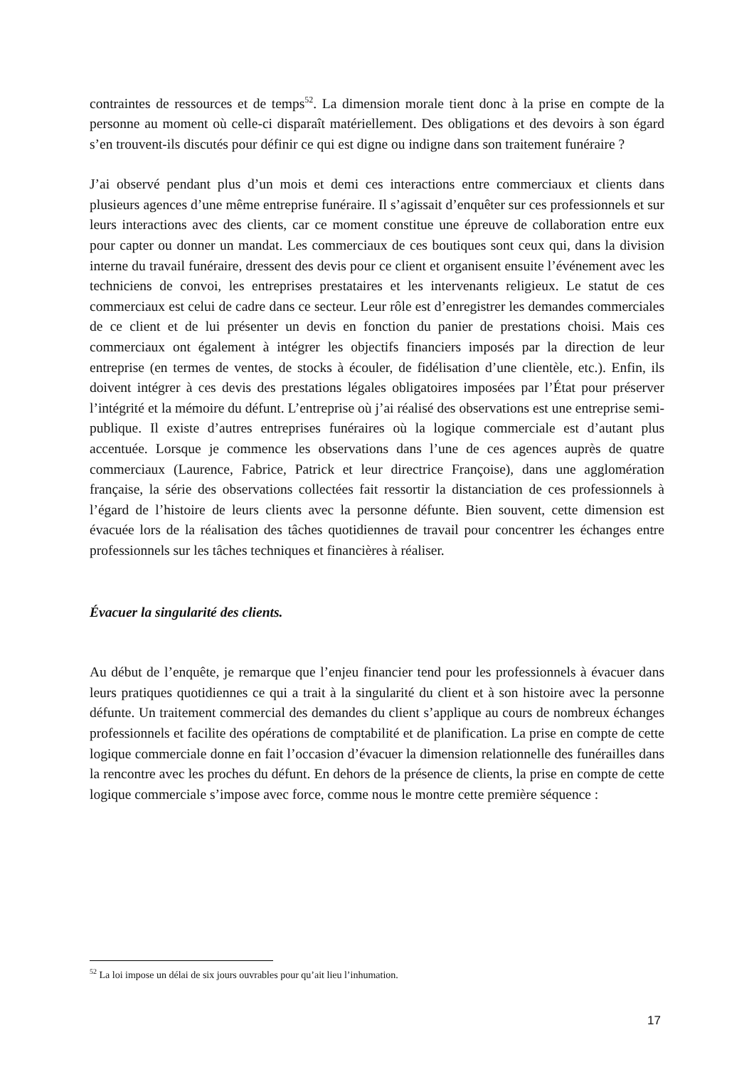contraintes de ressources et de temps<sup>52</sup>. La dimension morale tient donc à la prise en compte de la personne au moment où celle-ci disparaît matériellement. Des obligations et des devoirs à son égard s’en trouvent-ils discutés pour définir ce qui est digne ou indigne dans son traitement funéraire ?
J’ai observé pendant plus d’un mois et demi ces interactions entre commerciaux et clients dans plusieurs agences d’une même entreprise funéraire. Il s’agissait d’enquêter sur ces professionnels et sur leurs interactions avec des clients, car ce moment constitue une épreuve de collaboration entre eux pour capter ou donner un mandat. Les commerciaux de ces boutiques sont ceux qui, dans la division interne du travail funéraire, dressent des devis pour ce client et organisent ensuite l’événement avec les techniciens de convoi, les entreprises prestataires et les intervenants religieux. Le statut de ces commerciaux est celui de cadre dans ce secteur. Leur rôle est d’enregistrer les demandes commerciales de ce client et de lui présenter un devis en fonction du panier de prestations choisi. Mais ces commerciaux ont également à intégrer les objectifs financiers imposés par la direction de leur entreprise (en termes de ventes, de stocks à écouler, de fidélisation d’une clientèle, etc.). Enfin, ils doivent intégrer à ces devis des prestations légales obligatoires imposées par l’État pour préserver l’intégrité et la mémoire du défunt. L’entreprise où j’ai réalisé des observations est une entreprise semi-publique. Il existe d’autres entreprises funéraires où la logique commerciale est d’autant plus accentuée. Lorsque je commence les observations dans l’une de ces agences auprès de quatre commerciaux (Laurence, Fabrice, Patrick et leur directrice Françoise), dans une agglomération française, la série des observations collectées fait ressortir la distanciation de ces professionnels à l’égard de l’histoire de leurs clients avec la personne défunte. Bien souvent, cette dimension est évacuée lors de la réalisation des tâches quotidiennes de travail pour concentrer les échanges entre professionnels sur les tâches techniques et financières à réaliser.
Évacuer la singularité des clients.
Au début de l’enquête, je remarque que l’enjeu financier tend pour les professionnels à évacuer dans leurs pratiques quotidiennes ce qui a trait à la singularité du client et à son histoire avec la personne défunte. Un traitement commercial des demandes du client s’applique au cours de nombreux échanges professionnels et facilite des opérations de comptabilité et de planification. La prise en compte de cette logique commerciale donne en fait l’occasion d’évacuer la dimension relationnelle des funérailles dans la rencontre avec les proches du défunt. En dehors de la présence de clients, la prise en compte de cette logique commerciale s’impose avec force, comme nous le montre cette première séquence :
<sup>52</sup> La loi impose un délai de six jours ouvrables pour qu’ait lieu l’inhumation.
17